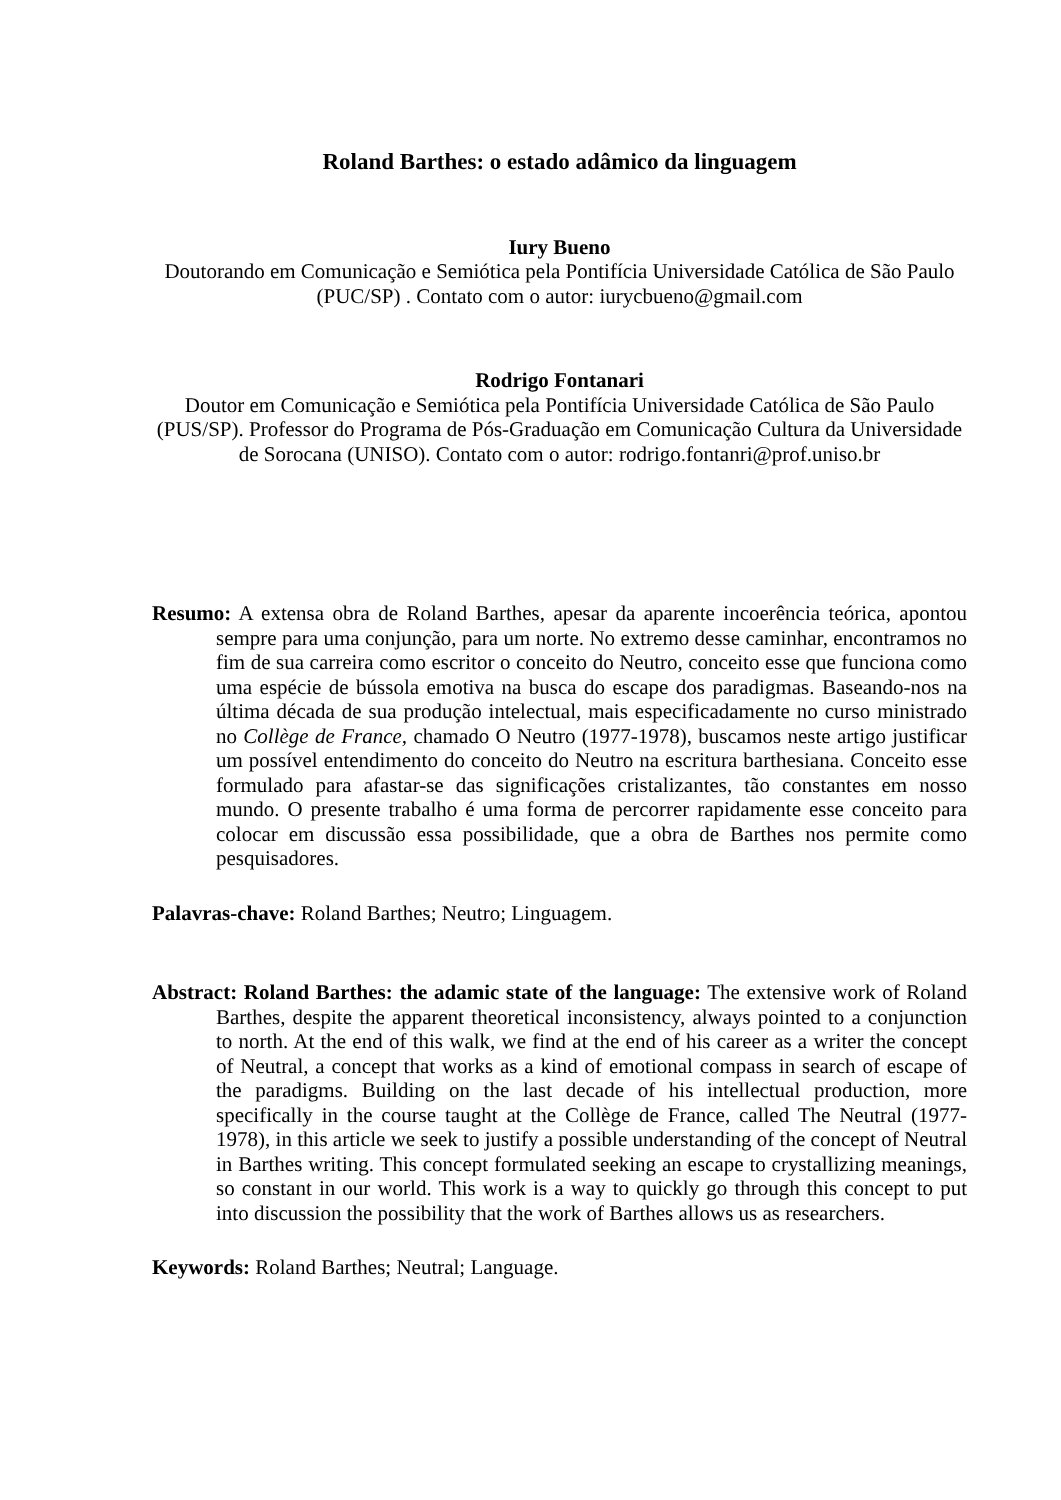Roland Barthes: o estado adâmico da linguagem
Iury Bueno
Doutorando em Comunicação e Semiótica pela Pontifícia Universidade Católica de São Paulo (PUC/SP) . Contato com o autor: iurycbueno@gmail.com
Rodrigo Fontanari
Doutor em Comunicação e Semiótica pela Pontifícia Universidade Católica de São Paulo (PUS/SP). Professor do Programa de Pós-Graduação em Comunicação Cultura da Universidade de Sorocana (UNISO). Contato com o autor: rodrigo.fontanri@prof.uniso.br
Resumo: A extensa obra de Roland Barthes, apesar da aparente incoerência teórica, apontou sempre para uma conjunção, para um norte. No extremo desse caminhar, encontramos no fim de sua carreira como escritor o conceito do Neutro, conceito esse que funciona como uma espécie de bússola emotiva na busca do escape dos paradigmas. Baseando-nos na última década de sua produção intelectual, mais especificadamente no curso ministrado no Collège de France, chamado O Neutro (1977-1978), buscamos neste artigo justificar um possível entendimento do conceito do Neutro na escritura barthesiana. Conceito esse formulado para afastar-se das significações cristalizantes, tão constantes em nosso mundo. O presente trabalho é uma forma de percorrer rapidamente esse conceito para colocar em discussão essa possibilidade, que a obra de Barthes nos permite como pesquisadores.
Palavras-chave: Roland Barthes; Neutro; Linguagem.
Abstract: Roland Barthes: the adamic state of the language: The extensive work of Roland Barthes, despite the apparent theoretical inconsistency, always pointed to a conjunction to north. At the end of this walk, we find at the end of his career as a writer the concept of Neutral, a concept that works as a kind of emotional compass in search of escape of the paradigms. Building on the last decade of his intellectual production, more specifically in the course taught at the Collège de France, called The Neutral (1977-1978), in this article we seek to justify a possible understanding of the concept of Neutral in Barthes writing. This concept formulated seeking an escape to crystallizing meanings, so constant in our world. This work is a way to quickly go through this concept to put into discussion the possibility that the work of Barthes allows us as researchers.
Keywords: Roland Barthes; Neutral; Language.